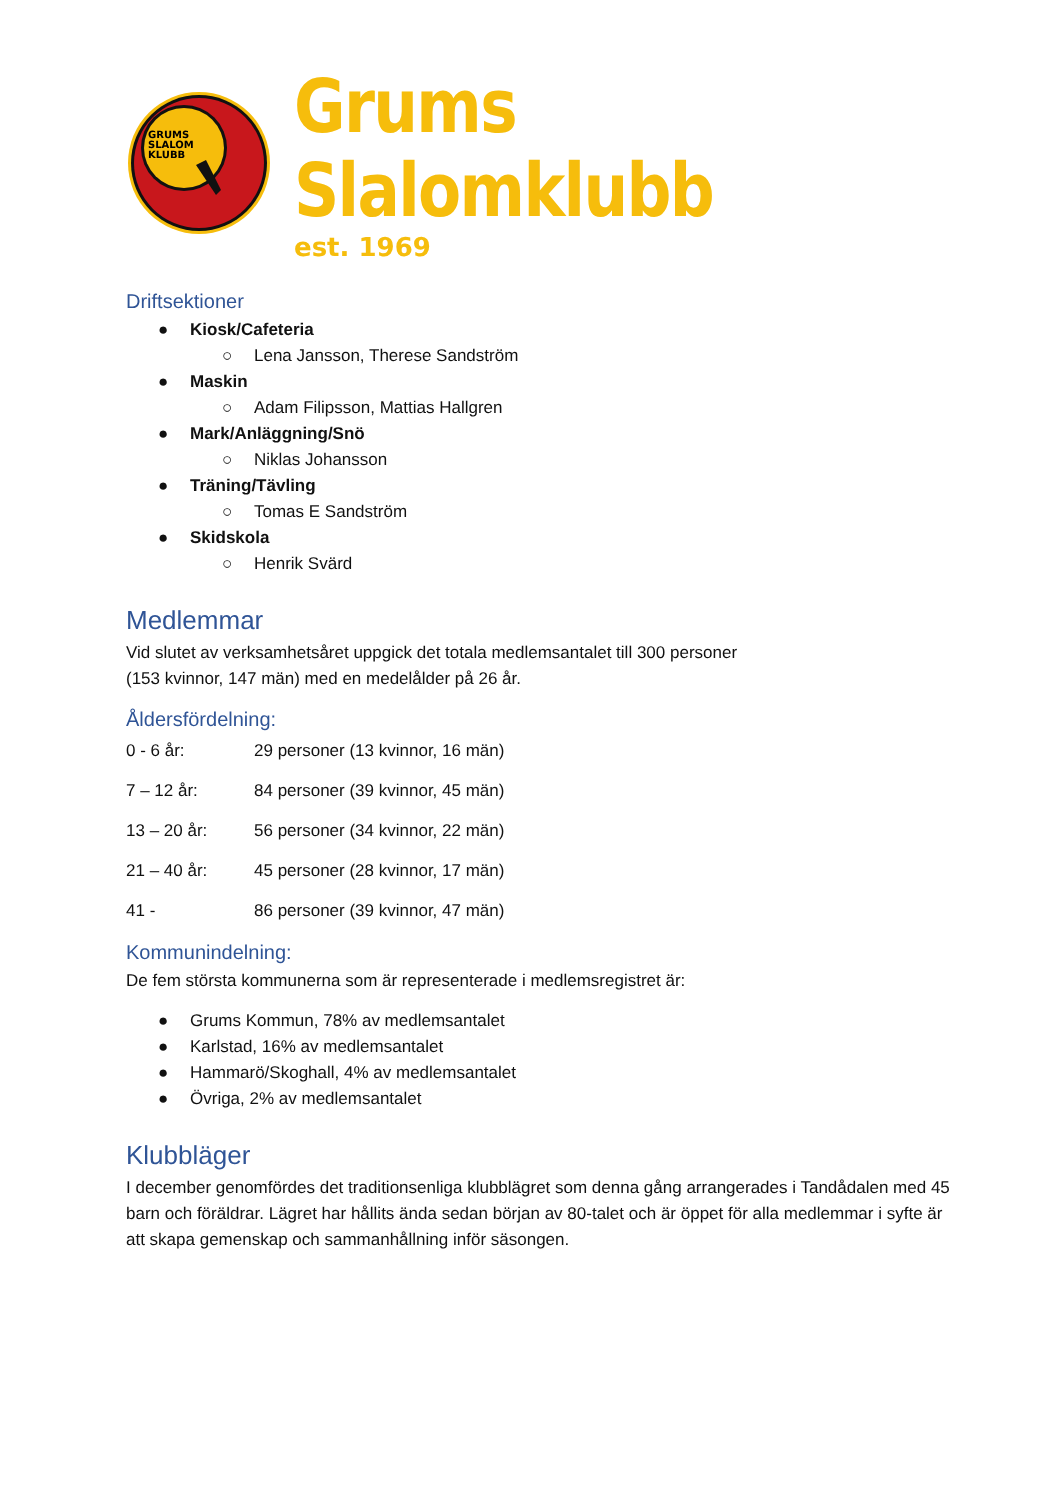GRUMS
SLALOM
KLUBB
Grums Slalomklubb
est. 1969
Driftsektioner
● Kiosk/Cafeteria
○ Lena Jansson, Therese Sandström
● Maskin
○ Adam Filipsson, Mattias Hallgren
● Mark/Anläggning/Snö
○ Niklas Johansson
● Träning/Tävling
○ Tomas E Sandström
● Skidskola
○ Henrik Svärd
Medlemmar
Vid slutet av verksamhetsåret uppgick det totala medlemsantalet till 300 personer
(153 kvinnor, 147 män) med en medelålder på 26 år.
Åldersfördelning:
0 - 6 år: 29 personer (13 kvinnor, 16 män)
7 – 12 år: 84 personer (39 kvinnor, 45 män)
13 – 20 år: 56 personer (34 kvinnor, 22 män)
21 – 40 år: 45 personer (28 kvinnor, 17 män)
41 - 86 personer (39 kvinnor, 47 män)
Kommunindelning:
De fem största kommunerna som är representerade i medlemsregistret är:
● Grums Kommun, 78% av medlemsantalet
● Karlstad, 16% av medlemsantalet
● Hammarö/Skoghall, 4% av medlemsantalet
● Övriga, 2% av medlemsantalet
Klubbläger
I december genomfördes det traditionsenliga klubblägret som denna gång arrangerades i Tandådalen med 45 barn och föräldrar. Lägret har hållits ända sedan början av 80-talet och är öppet för alla medlemmar i syfte är att skapa gemenskap och sammanhållning inför säsongen.